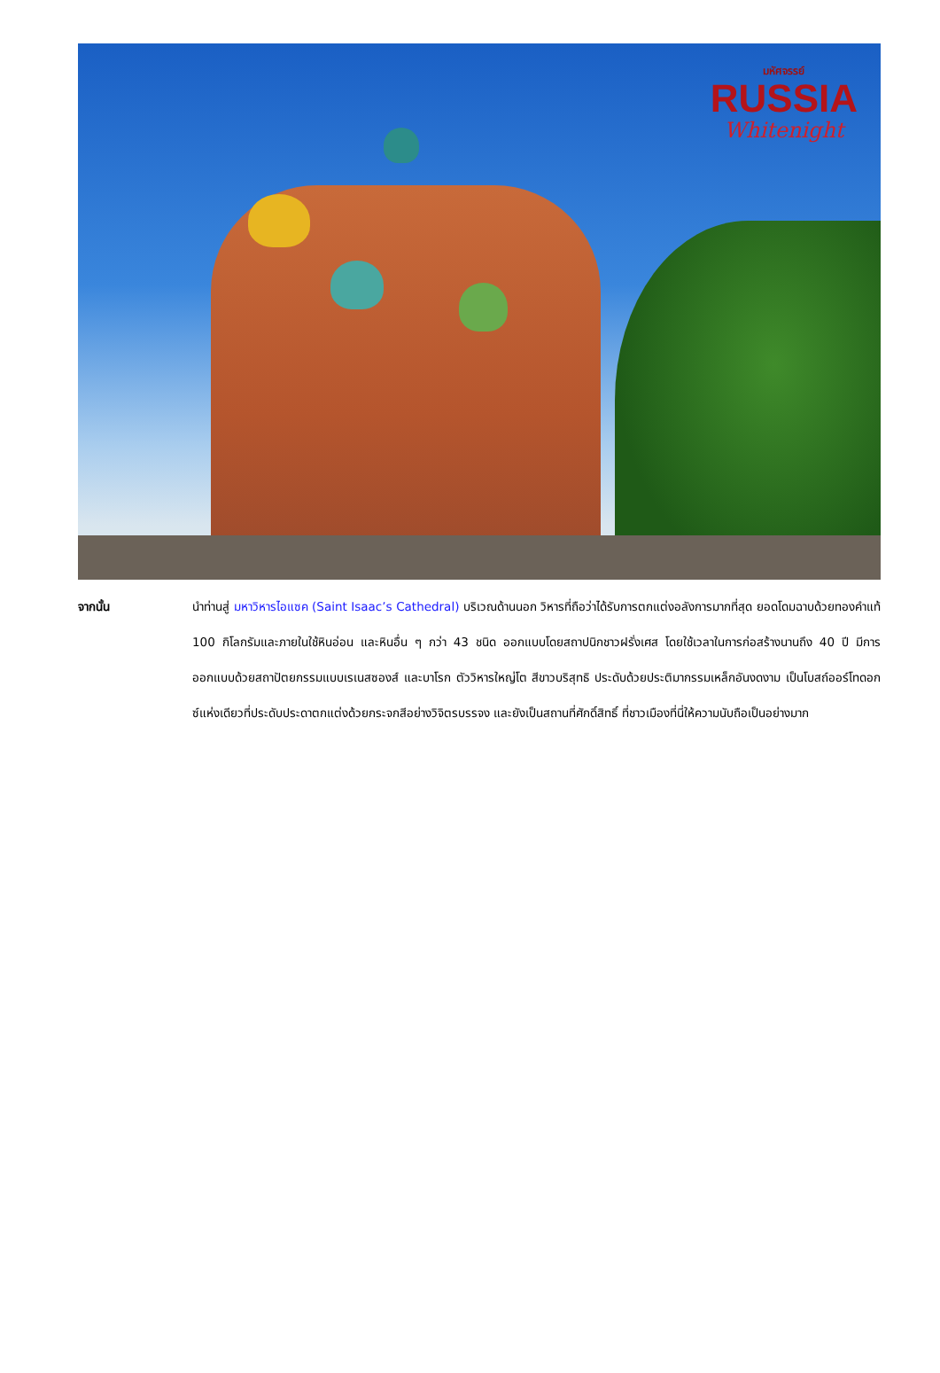มหัศจรรย์
RUSSIA
Whitenight
จากนั้น
นำท่านสู่ มหาวิหารไอแซค (Saint Isaac’s Cathedral) บริเวณด้านนอก วิหารที่ถือว่าได้รับการตกแต่งอลังการมากที่สุด ยอดโดมฉาบด้วยทองคำแท้ 100 กิโลกรัมและภายในใช้หินอ่อน และหินอื่น ๆ กว่า 43 ชนิด ออกแบบโดยสถาปนิกชาวฝรั่งเศส โดยใช้เวลาในการก่อสร้างนานถึง 40 ปี มีการออกแบบด้วยสถาปัตยกรรมแบบเรเนสซองส์ และบาโรก ตัววิหารใหญ่โต สีขาวบริสุทธิ ประดับด้วยประติมากรรมเหล็กอันงดงาม เป็นโบสถ์ออร์โทดอกซ์แห่งเดียวที่ประดับประดาตกแต่งด้วยกระจกสีอย่างวิจิตรบรรจง และยังเป็นสถานที่ศักดิ์สิทธิ์ ที่ชาวเมืองที่นี่ให้ความนับถือเป็นอย่างมาก